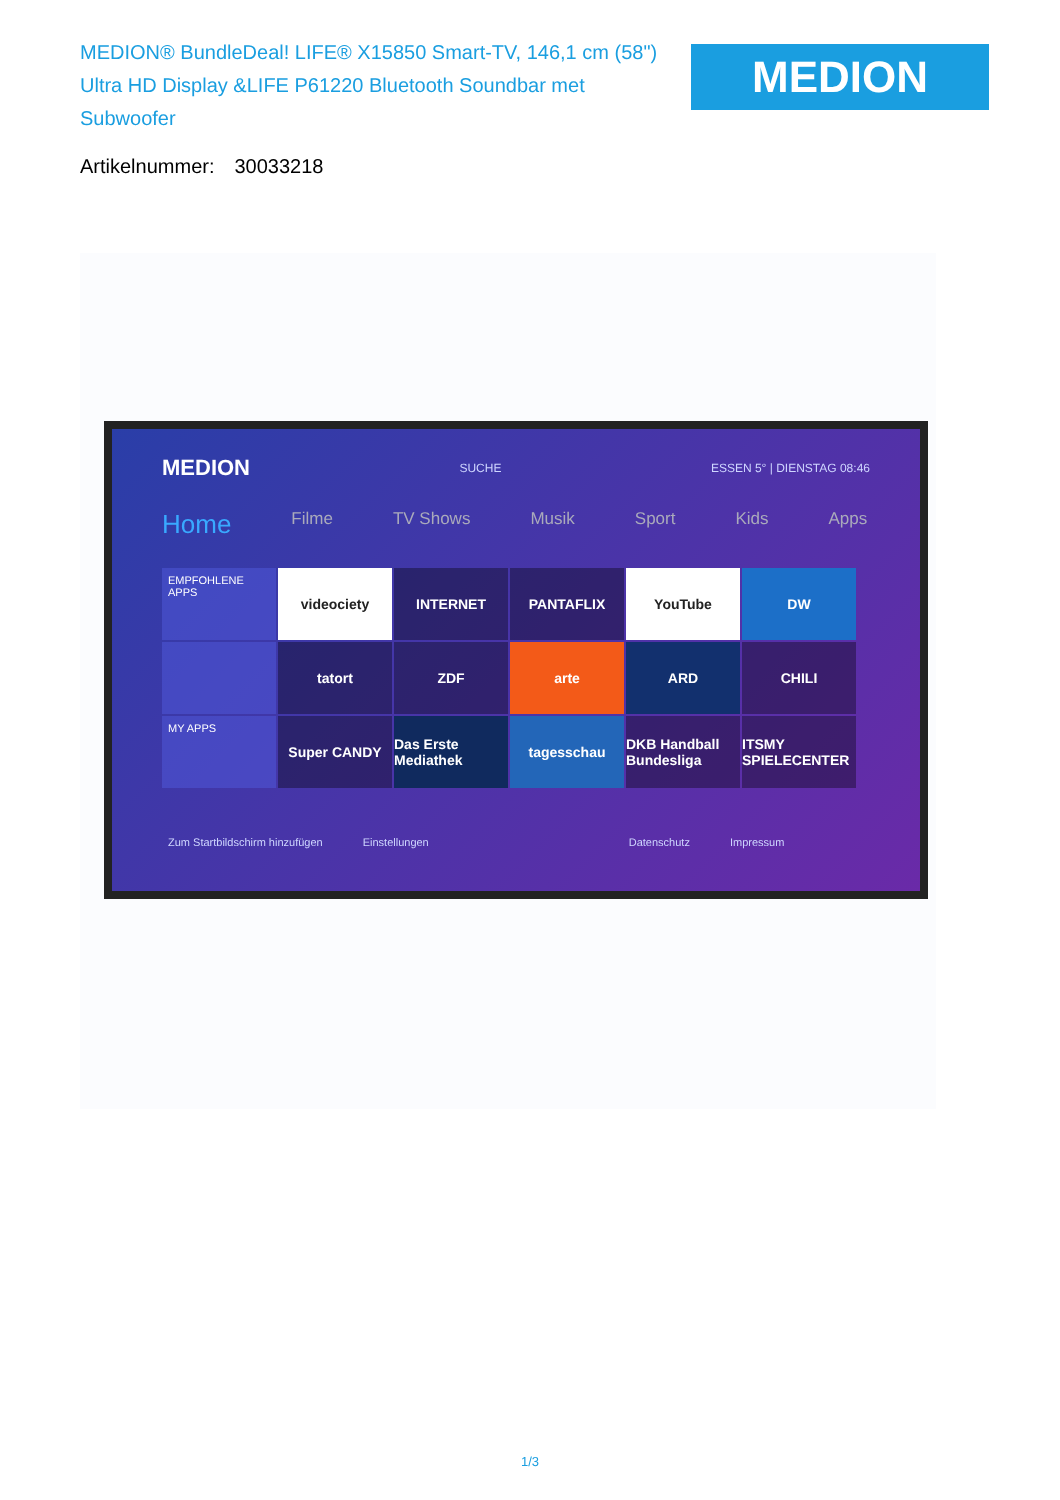MEDION® BundleDeal! LIFE® X15850 Smart-TV, 146,1 cm (58") Ultra HD Display &LIFE P61220 Bluetooth Soundbar met Subwoofer
MEDION
Artikelnummer: 30033218
MEDION SUCHE ESSEN 5° | DIENSTAG 08:46
Home Filme TV Shows Musik Sport Kids Apps
EMPFOHLENE APPS
videociety
INTERNET
PANTAFLIX
YouTube
DW
tatort
ZDF
arte
ARD
CHILI
MY APPS
Super CANDY
Das Erste Mediathek
tagesschau
DKB Handball Bundesliga
ITSMY SPIELECENTER
Zum Startbildschirm hinzufügen Einstellungen Datenschutz Impressum
1/3